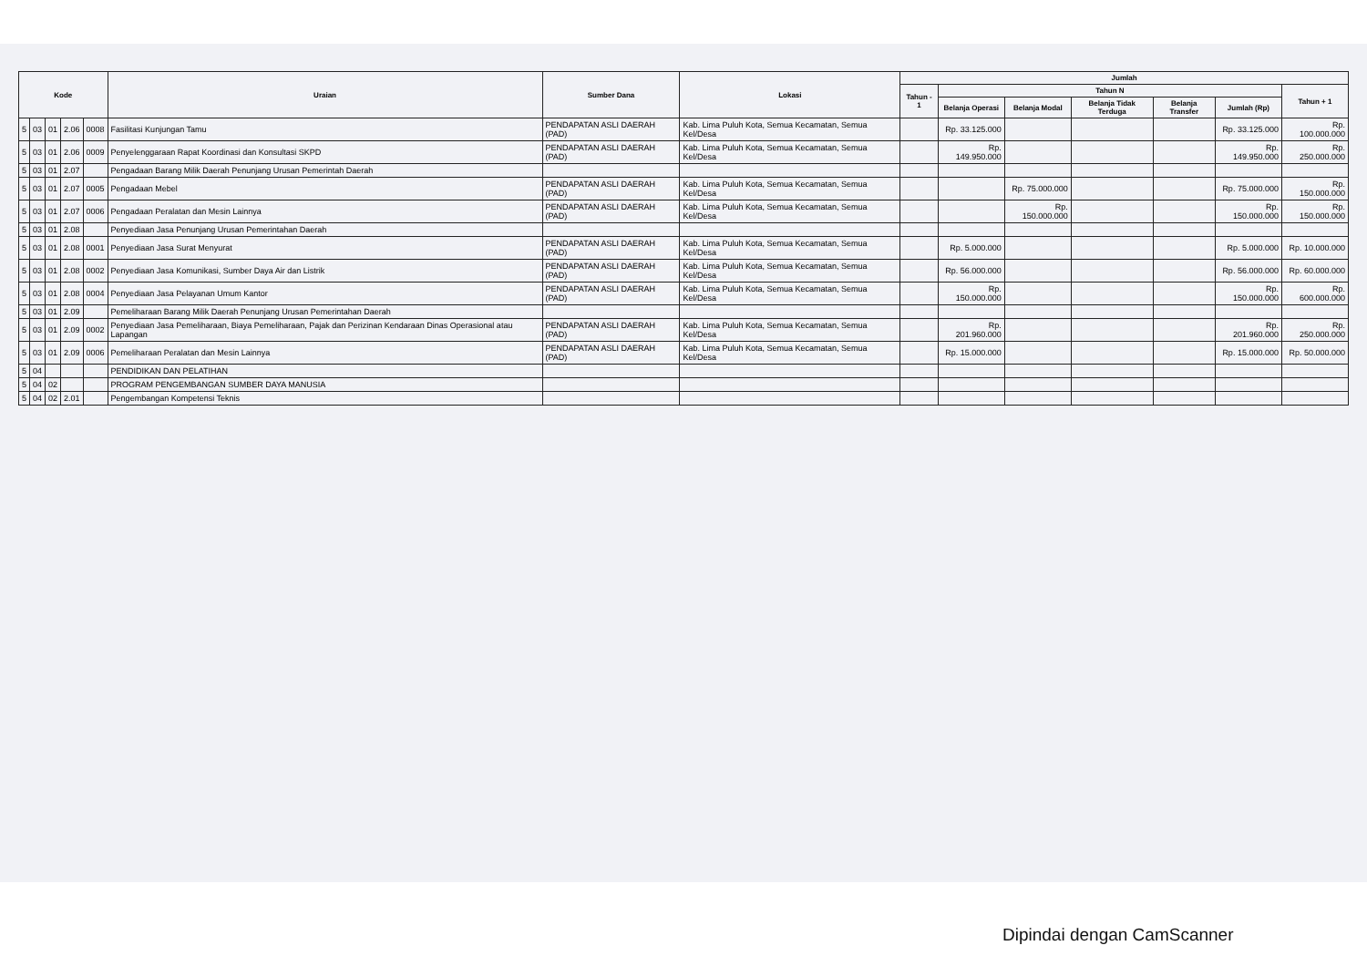| Kode | | | | | Uraian | Sumber Dana | Lokasi | Jumlah | | | | | | |
| --- | --- | --- | --- | --- | --- | --- | --- | --- | --- | --- | --- | --- | --- | --- |
| | | | | | | | | Tahun - 1 | Tahun N | | | | | Tahun + 1 |
| | | | | | | | | | Belanja Operasi | Belanja Modal | Belanja Tidak Terduga | Belanja Transfer | Jumlah (Rp) | |
| 5 | 03 | 01 | 2.06 | 0008 | Fasilitasi Kunjungan Tamu | PENDAPATAN ASLI DAERAH (PAD) | Kab. Lima Puluh Kota, Semua Kecamatan, Semua Kel/Desa | | Rp. 33.125.000 | | | | Rp. 33.125.000 | Rp. 100.000.000 |
| 5 | 03 | 01 | 2.06 | 0009 | Penyelenggaraan Rapat Koordinasi dan Konsultasi SKPD | PENDAPATAN ASLI DAERAH (PAD) | Kab. Lima Puluh Kota, Semua Kecamatan, Semua Kel/Desa | | Rp. 149.950.000 | | | | Rp. 149.950.000 | Rp. 250.000.000 |
| 5 | 03 | 01 | 2.07 | | Pengadaan Barang Milik Daerah Penunjang Urusan Pemerintah Daerah | | | | | | | | | |
| 5 | 03 | 01 | 2.07 | 0005 | Pengadaan Mebel | PENDAPATAN ASLI DAERAH (PAD) | Kab. Lima Puluh Kota, Semua Kecamatan, Semua Kel/Desa | | | Rp. 75.000.000 | | | Rp. 75.000.000 | Rp. 150.000.000 |
| 5 | 03 | 01 | 2.07 | 0006 | Pengadaan Peralatan dan Mesin Lainnya | PENDAPATAN ASLI DAERAH (PAD) | Kab. Lima Puluh Kota, Semua Kecamatan, Semua Kel/Desa | | | Rp. 150.000.000 | | | Rp. 150.000.000 | Rp. 150.000.000 |
| 5 | 03 | 01 | 2.08 | | Penyediaan Jasa Penunjang Urusan Pemerintahan Daerah | | | | | | | | | |
| 5 | 03 | 01 | 2.08 | 0001 | Penyediaan Jasa Surat Menyurat | PENDAPATAN ASLI DAERAH (PAD) | Kab. Lima Puluh Kota, Semua Kecamatan, Semua Kel/Desa | | Rp. 5.000.000 | | | | Rp. 5.000.000 | Rp. 10.000.000 |
| 5 | 03 | 01 | 2.08 | 0002 | Penyediaan Jasa Komunikasi, Sumber Daya Air dan Listrik | PENDAPATAN ASLI DAERAH (PAD) | Kab. Lima Puluh Kota, Semua Kecamatan, Semua Kel/Desa | | Rp. 56.000.000 | | | | Rp. 56.000.000 | Rp. 60.000.000 |
| 5 | 03 | 01 | 2.08 | 0004 | Penyediaan Jasa Pelayanan Umum Kantor | PENDAPATAN ASLI DAERAH (PAD) | Kab. Lima Puluh Kota, Semua Kecamatan, Semua Kel/Desa | | Rp. 150.000.000 | | | | Rp. 150.000.000 | Rp. 600.000.000 |
| 5 | 03 | 01 | 2.09 | | Pemeliharaan Barang Milik Daerah Penunjang Urusan Pemerintahan Daerah | | | | | | | | | |
| 5 | 03 | 01 | 2.09 | 0002 | Penyediaan Jasa Pemeliharaan, Biaya Pemeliharaan, Pajak dan Perizinan Kendaraan Dinas Operasional atau Lapangan | PENDAPATAN ASLI DAERAH (PAD) | Kab. Lima Puluh Kota, Semua Kecamatan, Semua Kel/Desa | | Rp. 201.960.000 | | | | Rp. 201.960.000 | Rp. 250.000.000 |
| 5 | 03 | 01 | 2.09 | 0006 | Pemeliharaan Peralatan dan Mesin Lainnya | PENDAPATAN ASLI DAERAH (PAD) | Kab. Lima Puluh Kota, Semua Kecamatan, Semua Kel/Desa | | Rp. 15.000.000 | | | | Rp. 15.000.000 | Rp. 50.000.000 |
| 5 | 04 | | | | PENDIDIKAN DAN PELATIHAN | | | | | | | | | |
| 5 | 04 | 02 | | | PROGRAM PENGEMBANGAN SUMBER DAYA MANUSIA | | | | | | | | | |
| 5 | 04 | 02 | 2.01 | | Pengembangan Kompetensi Teknis | | | | | | | | | |
Dipindai dengan CamScanner